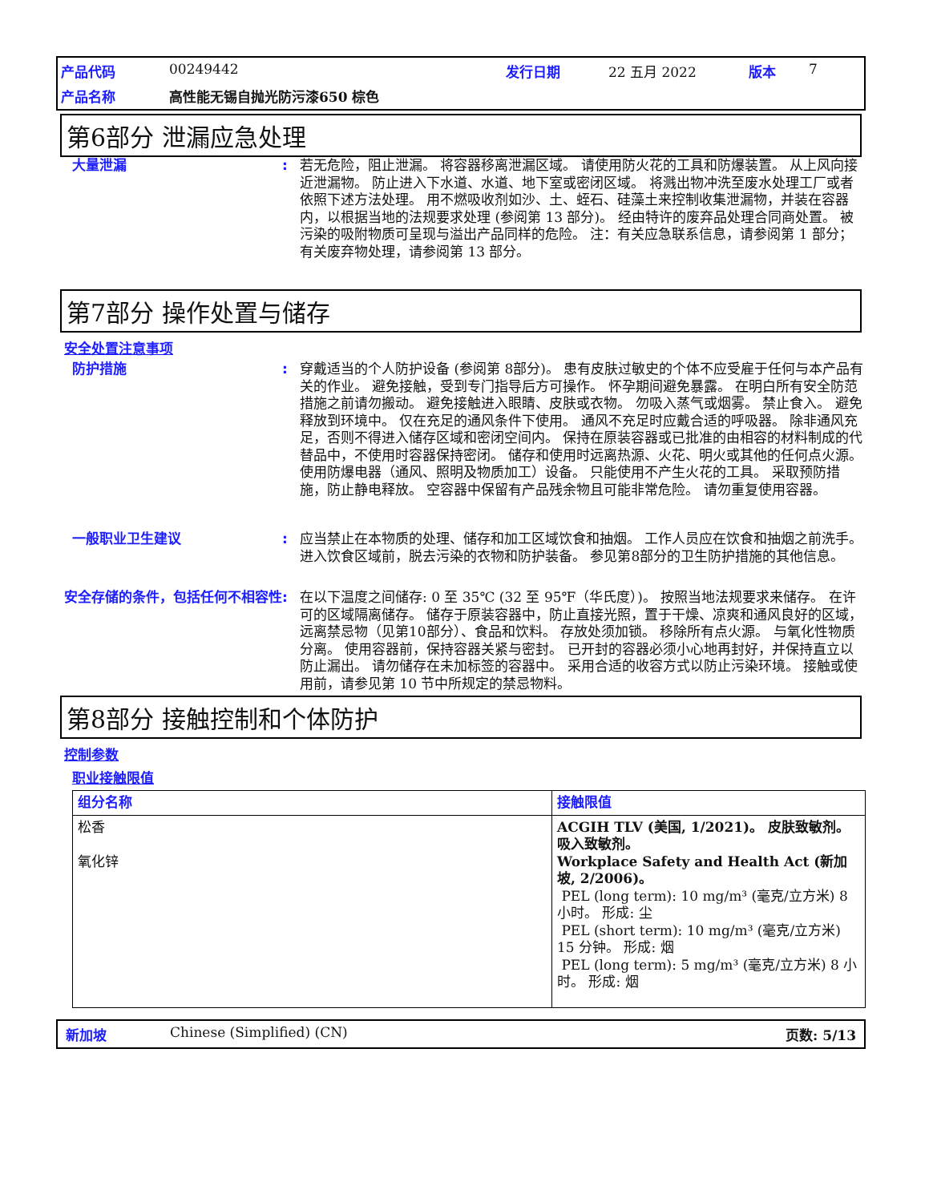产品代码 00249442 发行日期 22 五月 2022 版本 7 产品名称 高性能无锡自抛光防污漆650 棕色
第6部分 泄漏应急处理
大量泄漏: 若无危险，阻止泄漏。 将容器移离泄漏区域。 请使用防火花的工具和防爆装置。 从上风向接近泄漏物。 防止进入下水道、水道、地下室或密闭区域。 将溅出物冲洗至废水处理工厂或者依照下述方法处理。 用不燃吸收剂如沙、土、蛭石、硅藻土来控制收集泄漏物，并装在容器内，以根据当地的法规要求处理 (参阅第 13 部分)。 经由特许的废弃品处理合同商处置。 被污染的吸附物质可呈现与溢出产品同样的危险。 注：有关应急联系信息，请参阅第 1 部分；有关废弃物处理，请参阅第 13 部分。
第7部分 操作处置与储存
安全处置注意事项
防护措施: 穿戴适当的个人防护设备 (参阅第 8部分)。 患有皮肤过敏史的个体不应受雇于任何与本产品有关的作业。 避免接触，受到专门指导后方可操作。 怀孕期间避免暴露。 在明白所有安全防范措施之前请勿搬动。 避免接触进入眼睛、皮肤或衣物。 勿吸入蒸气或烟雾。 禁止食入。 避免释放到环境中。 仅在充足的通风条件下使用。 通风不充足时应戴合适的呼吸器。 除非通风充足，否则不得进入储存区域和密闭空间内。 保持在原装容器或已批准的由相容的材料制成的代替品中，不使用时容器保持密闭。 储存和使用时远离热源、火花、明火或其他的任何点火源。 使用防爆电器（通风、照明及物质加工）设备。 只能使用不产生火花的工具。 采取预防措施，防止静电释放。 空容器中保留有产品残余物且可能非常危险。 请勿重复使用容器。
一般职业卫生建议: 应当禁止在本物质的处理、储存和加工区域饮食和抽烟。 工作人员应在饮食和抽烟之前洗手。 进入饮食区域前，脱去污染的衣物和防护装备。 参见第8部分的卫生防护措施的其他信息。
安全存储的条件，包括任何不相容性: 在以下温度之间储存: 0 至 35℃ (32 至 95℉（华氏度）)。 按照当地法规要求来储存。 在许可的区域隔离储存。 储存于原装容器中，防止直接光照，置于干燥、凉爽和通风良好的区域，远离禁忌物（见第10部分）、食品和饮料。 存放处须加锁。 移除所有点火源。 与氧化性物质分离。 使用容器前，保持容器关紧与密封。 已开封的容器必须小心地再封好，并保持直立以防止漏出。 请勿储存在未加标签的容器中。 采用合适的收容方式以防止污染环境。 接触或使用前，请参见第 10 节中所规定的禁忌物料。
第8部分 接触控制和个体防护
控制参数
职业接触限值
| 组分名称 | 接触限值 |
| --- | --- |
| 松香 氧化锌 | ACGIH TLV (美国, 1/2021)。 皮肤致敏剂。 吸入致敏剂。 Workplace Safety and Health Act (新加坡, 2/2006)。 PEL (long term): 10 mg/m³ (毫克/立方米) 8 小时。 形成: 尘 PEL (short term): 10 mg/m³ (毫克/立方米) 15 分钟。 形成: 烟 PEL (long term): 5 mg/m³ (毫克/立方米) 8 小时。 形成: 烟 |
新加坡 Chinese (Simplified) (CN) 页数: 5/13